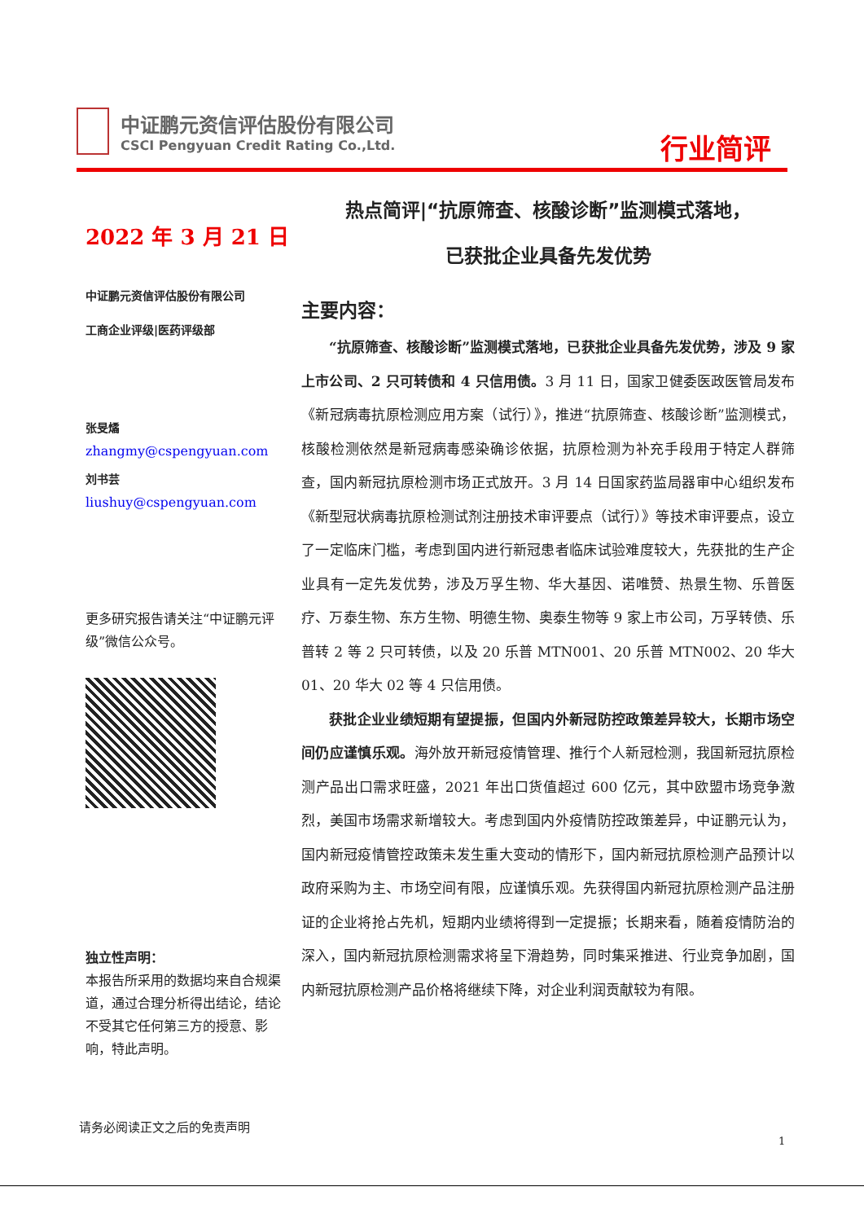中证鹏元资信评估股份有限公司
CSCI Pengyuan Credit Rating Co.,Ltd.
行业简评
2022 年 3 月 21 日
中证鹏元资信评估股份有限公司
工商企业评级|医药评级部
张旻燏
zhangmy@cspengyuan.com
刘书芸
liushuy@cspengyuan.com
更多研究报告请关注“中证鹏元评级”微信公众号。
独立性声明：
本报告所采用的数据均来自合规渠道，通过合理分析得出结论，结论不受其它任何第三方的授意、影响，特此声明。
热点简评|“抗原筛查、核酸诊断”监测模式落地，
已获批企业具备先发优势
主要内容：
“抗原筛查、核酸诊断”监测模式落地，已获批企业具备先发优势，涉及 9 家上市公司、2 只可转债和 4 只信用债。3 月 11 日，国家卫健委医政医管局发布《新冠病毒抗原检测应用方案（试行）》，推进“抗原筛查、核酸诊断”监测模式，核酸检测依然是新冠病毒感染确诊依据，抗原检测为补充手段用于特定人群筛查，国内新冠抗原检测市场正式放开。3 月 14 日国家药监局器审中心组织发布《新型冠状病毒抗原检测试剂注册技术审评要点（试行）》等技术审评要点，设立了一定临床门槛，考虑到国内进行新冠患者临床试验难度较大，先获批的生产企业具有一定先发优势，涉及万孚生物、华大基因、诺唯赞、热景生物、乐普医疗、万泰生物、东方生物、明德生物、奥泰生物等 9 家上市公司，万孚转债、乐普转 2 等 2 只可转债，以及 20 乐普 MTN001、20 乐普 MTN002、20 华大 01、20 华大 02 等 4 只信用债。
获批企业业绩短期有望提振，但国内外新冠防控政策差异较大，长期市场空间仍应谨慎乐观。海外放开新冠疫情管理、推行个人新冠检测，我国新冠抗原检测产品出口需求旺盛，2021 年出口货值超过 600 亿元，其中欧盟市场竞争激烈，美国市场需求新增较大。考虑到国内外疫情防控政策差异，中证鹏元认为，国内新冠疫情管控政策未发生重大变动的情形下，国内新冠抗原检测产品预计以政府采购为主、市场空间有限，应谨慎乐观。先获得国内新冠抗原检测产品注册证的企业将抢占先机，短期内业绩将得到一定提振；长期来看，随着疫情防治的深入，国内新冠抗原检测需求将呈下滑趋势，同时集采推进、行业竞争加剧，国内新冠抗原检测产品价格将继续下降，对企业利润贡献较为有限。
请务必阅读正文之后的免责声明
1